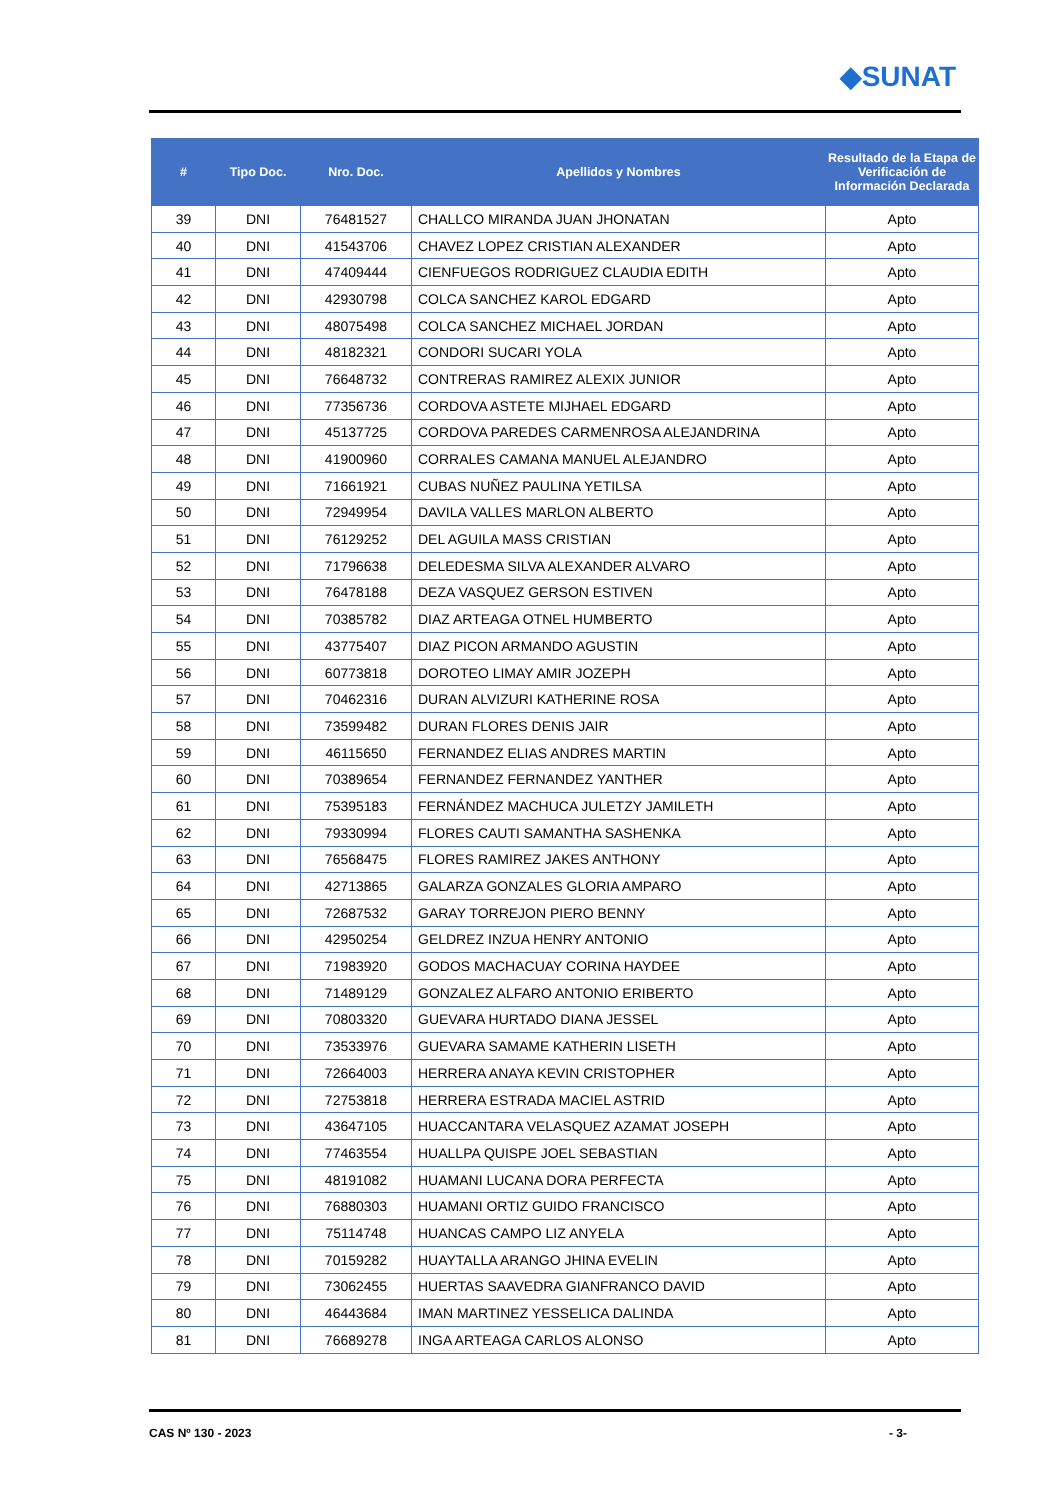◆SUNAT
| # | Tipo Doc. | Nro. Doc. | Apellidos y Nombres | Resultado de la Etapa de Verificación de Información Declarada |
| --- | --- | --- | --- | --- |
| 39 | DNI | 76481527 | CHALLCO MIRANDA JUAN JHONATAN | Apto |
| 40 | DNI | 41543706 | CHAVEZ LOPEZ CRISTIAN ALEXANDER | Apto |
| 41 | DNI | 47409444 | CIENFUEGOS RODRIGUEZ CLAUDIA EDITH | Apto |
| 42 | DNI | 42930798 | COLCA SANCHEZ KAROL EDGARD | Apto |
| 43 | DNI | 48075498 | COLCA SANCHEZ MICHAEL JORDAN | Apto |
| 44 | DNI | 48182321 | CONDORI SUCARI YOLA | Apto |
| 45 | DNI | 76648732 | CONTRERAS RAMIREZ ALEXIX JUNIOR | Apto |
| 46 | DNI | 77356736 | CORDOVA ASTETE MIJHAEL EDGARD | Apto |
| 47 | DNI | 45137725 | CORDOVA PAREDES CARMENROSA ALEJANDRINA | Apto |
| 48 | DNI | 41900960 | CORRALES CAMANA MANUEL ALEJANDRO | Apto |
| 49 | DNI | 71661921 | CUBAS NUÑEZ PAULINA YETILSA | Apto |
| 50 | DNI | 72949954 | DAVILA VALLES MARLON ALBERTO | Apto |
| 51 | DNI | 76129252 | DEL AGUILA MASS CRISTIAN | Apto |
| 52 | DNI | 71796638 | DELEDESMA SILVA ALEXANDER ALVARO | Apto |
| 53 | DNI | 76478188 | DEZA VASQUEZ GERSON ESTIVEN | Apto |
| 54 | DNI | 70385782 | DIAZ ARTEAGA OTNEL HUMBERTO | Apto |
| 55 | DNI | 43775407 | DIAZ PICON ARMANDO AGUSTIN | Apto |
| 56 | DNI | 60773818 | DOROTEO LIMAY AMIR JOZEPH | Apto |
| 57 | DNI | 70462316 | DURAN ALVIZURI KATHERINE ROSA | Apto |
| 58 | DNI | 73599482 | DURAN FLORES DENIS JAIR | Apto |
| 59 | DNI | 46115650 | FERNANDEZ ELIAS ANDRES MARTIN | Apto |
| 60 | DNI | 70389654 | FERNANDEZ FERNANDEZ YANTHER | Apto |
| 61 | DNI | 75395183 | FERNÁNDEZ MACHUCA JULETZY JAMILETH | Apto |
| 62 | DNI | 79330994 | FLORES CAUTI SAMANTHA SASHENKA | Apto |
| 63 | DNI | 76568475 | FLORES RAMIREZ JAKES ANTHONY | Apto |
| 64 | DNI | 42713865 | GALARZA GONZALES GLORIA AMPARO | Apto |
| 65 | DNI | 72687532 | GARAY TORREJON PIERO BENNY | Apto |
| 66 | DNI | 42950254 | GELDREZ INZUA HENRY ANTONIO | Apto |
| 67 | DNI | 71983920 | GODOS MACHACUAY CORINA HAYDEE | Apto |
| 68 | DNI | 71489129 | GONZALEZ ALFARO ANTONIO ERIBERTO | Apto |
| 69 | DNI | 70803320 | GUEVARA HURTADO DIANA JESSEL | Apto |
| 70 | DNI | 73533976 | GUEVARA SAMAME KATHERIN LISETH | Apto |
| 71 | DNI | 72664003 | HERRERA ANAYA KEVIN CRISTOPHER | Apto |
| 72 | DNI | 72753818 | HERRERA ESTRADA MACIEL ASTRID | Apto |
| 73 | DNI | 43647105 | HUACCANTARA VELASQUEZ AZAMAT JOSEPH | Apto |
| 74 | DNI | 77463554 | HUALLPA QUISPE JOEL SEBASTIAN | Apto |
| 75 | DNI | 48191082 | HUAMANI LUCANA DORA PERFECTA | Apto |
| 76 | DNI | 76880303 | HUAMANI ORTIZ GUIDO FRANCISCO | Apto |
| 77 | DNI | 75114748 | HUANCAS CAMPO LIZ ANYELA | Apto |
| 78 | DNI | 70159282 | HUAYTALLA ARANGO JHINA EVELIN | Apto |
| 79 | DNI | 73062455 | HUERTAS SAAVEDRA GIANFRANCO DAVID | Apto |
| 80 | DNI | 46443684 | IMAN MARTINEZ YESSELICA DALINDA | Apto |
| 81 | DNI | 76689278 | INGA ARTEAGA CARLOS ALONSO | Apto |
CAS Nº 130 - 2023 - 3-